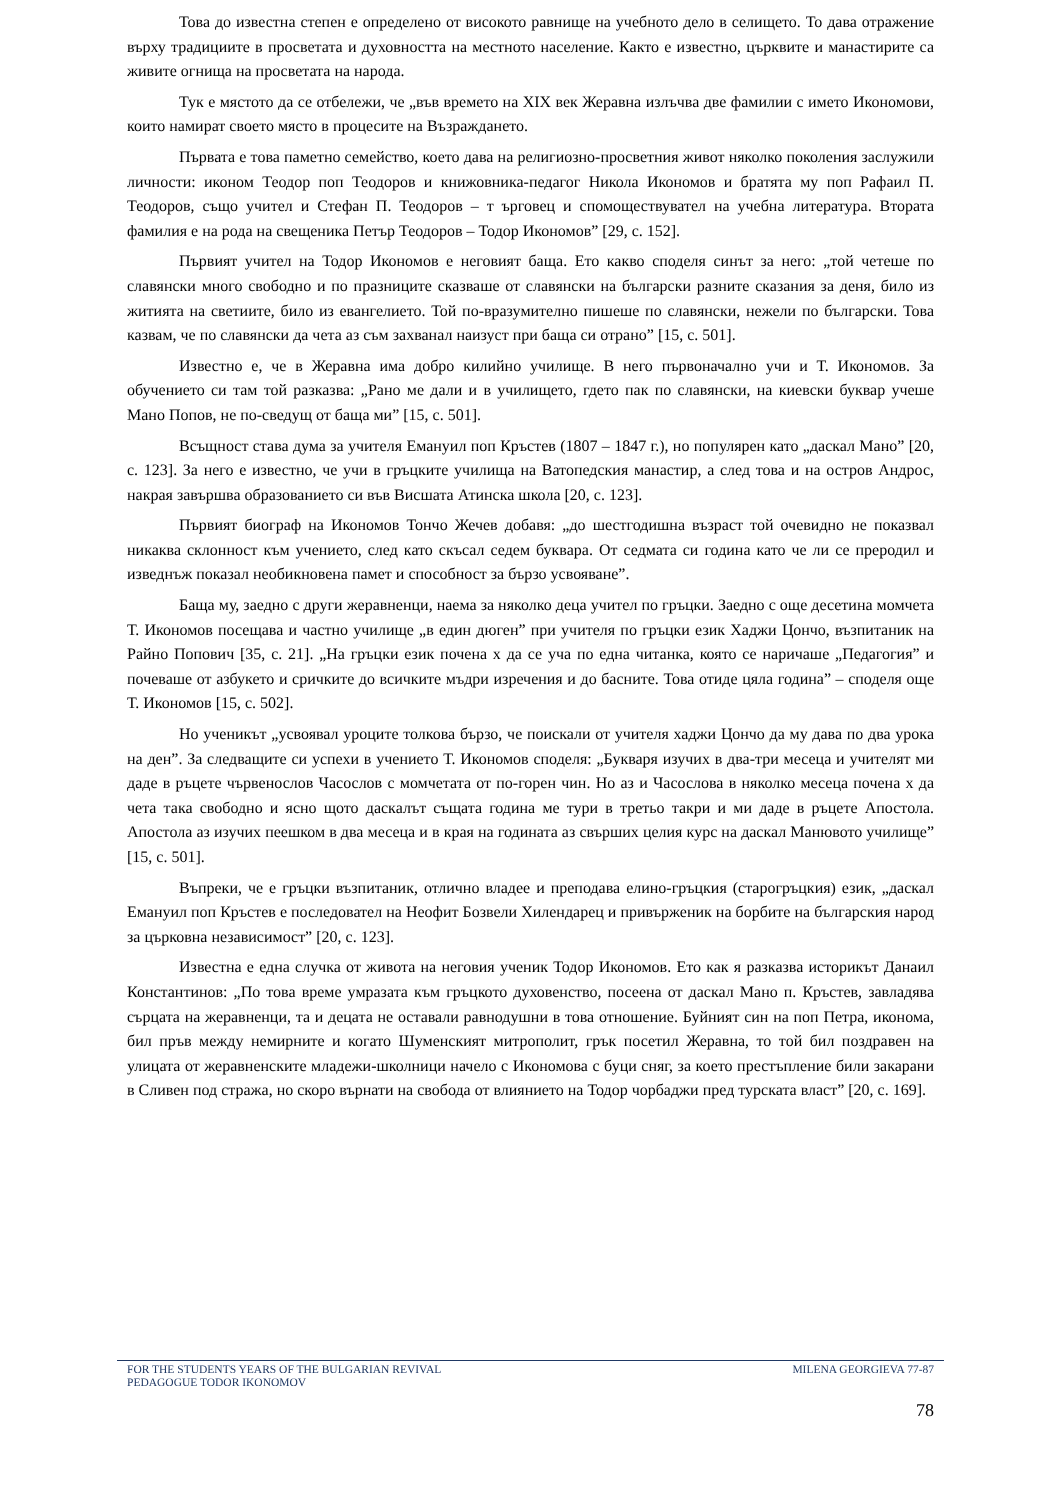Това до известна степен е определено от високото равнище на учебното дело в селището. То дава отражение върху традициите в просветата и духовността на местното население. Както е известно, църквите и манастирите са живите огнища на просветата на народа.
Тук е мястото да се отбележи, че „във времето на XIX век Жеравна излъчва две фамилии с името Икономови, които намират своето място в процесите на Възраждането.
Първата е това паметно семейство, което дава на религиозно-просветния живот няколко поколения заслужили личности: иконом Теодор поп Теодоров и книжовника-педагог Никола Икономов и братята му поп Рафаил П. Теодоров, също учител и Стефан П. Теодоров – т ърговец и спомоществувател на учебна литература. Втората фамилия е на рода на свещеника Петър Теодоров – Тодор Икономов” [29, с. 152].
Първият учител на Тодор Икономов е неговият баща. Ето какво споделя синът за него: „той четеше по славянски много свободно и по празниците сказваше от славянски на български разните сказания за деня, било из житията на светиите, било из евангелието. Той по-вразумително пишеше по славянски, нежели по български. Това казвам, че по славянски да чета аз съм захванал наизуст при баща си отрано” [15, с. 501].
Известно е, че в Жеравна има добро килийно училище. В него първоначално учи и Т. Икономов. За обучението си там той разказва: „Рано ме дали и в училището, гдето пак по славянски, на киевски буквар учеше Мано Попов, не по-сведущ от баща ми” [15, с. 501].
Всъщност става дума за учителя Емануил поп Кръстев (1807 – 1847 г.), но популярен като „даскал Мано” [20, с. 123]. За него е известно, че учи в гръцките училища на Ватопедския манастир, а след това и на остров Андрос, накрая завършва образованието си във Висшата Атинска школа [20, с. 123].
Първият биограф на Икономов Тончо Жечев добавя: „до шестгодишна възраст той очевидно не показвал никаква склонност към учението, след като скъсал седем буквара. От седмата си година като че ли се преродил и изведнъж показал необикновена памет и способност за бързо усвояване”.
Баща му, заедно с други жеравненци, наема за няколко деца учител по гръцки. Заедно с още десетина момчета Т. Икономов посещава и частно училище „в един дюген” при учителя по гръцки език Хаджи Цончо, възпитаник на Райно Попович [35, с. 21]. „На гръцки език почена х да се уча по една читанка, която се наричаше „Педагогия” и почеваше от азбукето и сричките до всичките мъдри изречения и до басните. Това отиде цяла година” – споделя още Т. Икономов [15, с. 502].
Но ученикът „усвоявал уроците толкова бързо, че поискали от учителя хаджи Цончо да му дава по два урока на ден”. За следващите си успехи в учението Т. Икономов споделя: „Букваря изучих в два-три месеца и учителят ми даде в ръцете чървенослов Часослов с момчетата от по-горен чин. Но аз и Часослова в няколко месеца почена х да чета така свободно и ясно щото даскалът същата година ме тури в третьо такри и ми даде в ръцете Апостола. Апостола аз изучих пеешком в два месеца и в края на годината аз свърших целия курс на даскал Манювото училище” [15, с. 501].
Въпреки, че е гръцки възпитаник, отлично владее и преподава елино-гръцкия (старогръцкия) език, „даскал Емануил поп Кръстев е последовател на Неофит Бозвели Хилендарец и привърженик на борбите на българския народ за църковна независимост” [20, с. 123].
Известна е една случка от живота на неговия ученик Тодор Икономов. Ето как я разказва историкът Данаил Константинов: „По това време умразата към гръцкото духовенство, посеена от даскал Мано п. Кръстев, завладява сърцата на жеравненци, та и децата не оставали равнодушни в това отношение. Буйният син на поп Петра, иконома, бил пръв между немирните и когато Шуменският митрополит, грък посетил Жеравна, то той бил поздравен на улицата от жеравненските младежи-школници начело с Икономова с буци сняг, за което престъпление били закарани в Сливен под стража, но скоро върнати на свобода от влиянието на Тодор чорбаджи пред турската власт” [20, с. 169].
FOR THE STUDENTS YEARS OF THE BULGARIAN REVIVAL
PEDAGOGUE TODOR IKONOMOV
MILENA GEORGIEVA 77-87
78